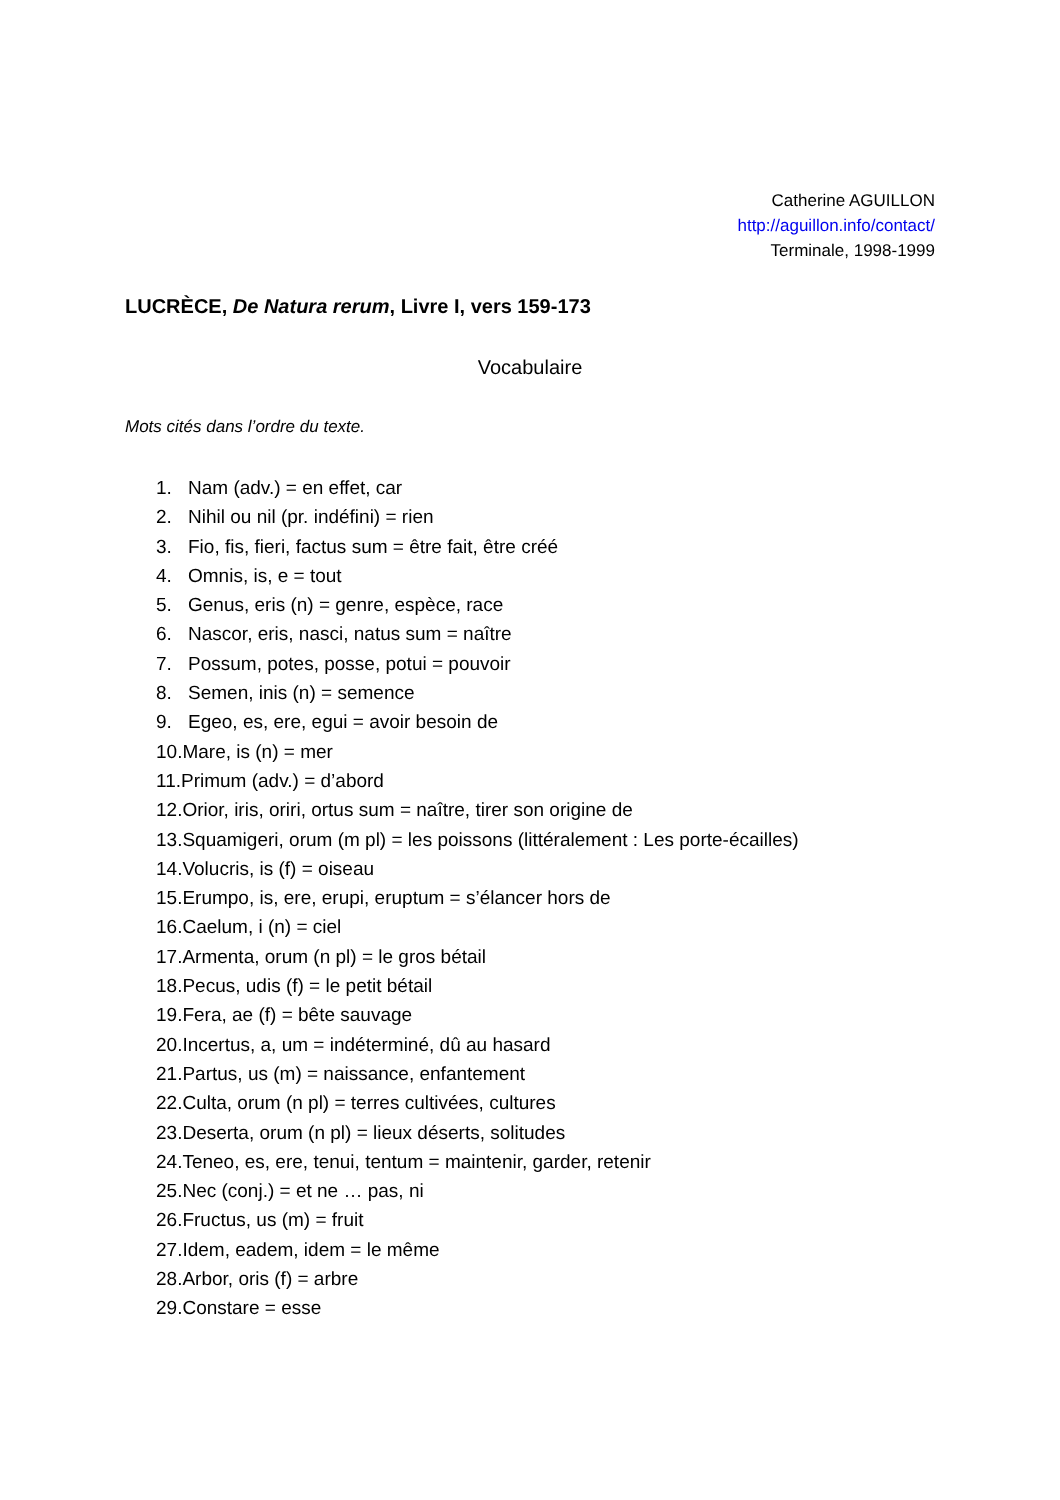Catherine AGUILLON
http://aguillon.info/contact/
Terminale, 1998-1999
LUCRÈCE, De Natura rerum, Livre I, vers 159-173
Vocabulaire
Mots cités dans l’ordre du texte.
1. Nam (adv.) = en effet, car
2. Nihil ou nil (pr. indéfini) = rien
3. Fio, fis, fieri, factus sum = être fait, être créé
4. Omnis, is, e = tout
5. Genus, eris (n) = genre, espèce, race
6. Nascor, eris, nasci, natus sum = naître
7. Possum, potes, posse, potui = pouvoir
8. Semen, inis (n) = semence
9. Egeo, es, ere, egui = avoir besoin de
10.Mare, is (n) = mer
11.Primum (adv.) = d’abord
12.Orior, iris, oriri, ortus sum = naître, tirer son origine de
13.Squamigeri, orum (m pl) = les poissons (littéralement : Les porte-écailles)
14.Volucris, is (f) = oiseau
15.Erumpo, is, ere, erupi, eruptum = s’élancer hors de
16.Caelum, i (n) = ciel
17.Armenta, orum (n pl) = le gros bétail
18.Pecus, udis (f) = le petit bétail
19.Fera, ae (f) = bête sauvage
20.Incertus, a, um = indéterminé, dû au hasard
21.Partus, us (m) = naissance, enfantement
22.Culta, orum (n pl) = terres cultivées, cultures
23.Deserta, orum (n pl) = lieux déserts, solitudes
24.Teneo, es, ere, tenui, tentum = maintenir, garder, retenir
25.Nec (conj.) = et ne … pas, ni
26.Fructus, us (m) = fruit
27.Idem, eadem, idem = le même
28.Arbor, oris (f) = arbre
29.Constare = esse